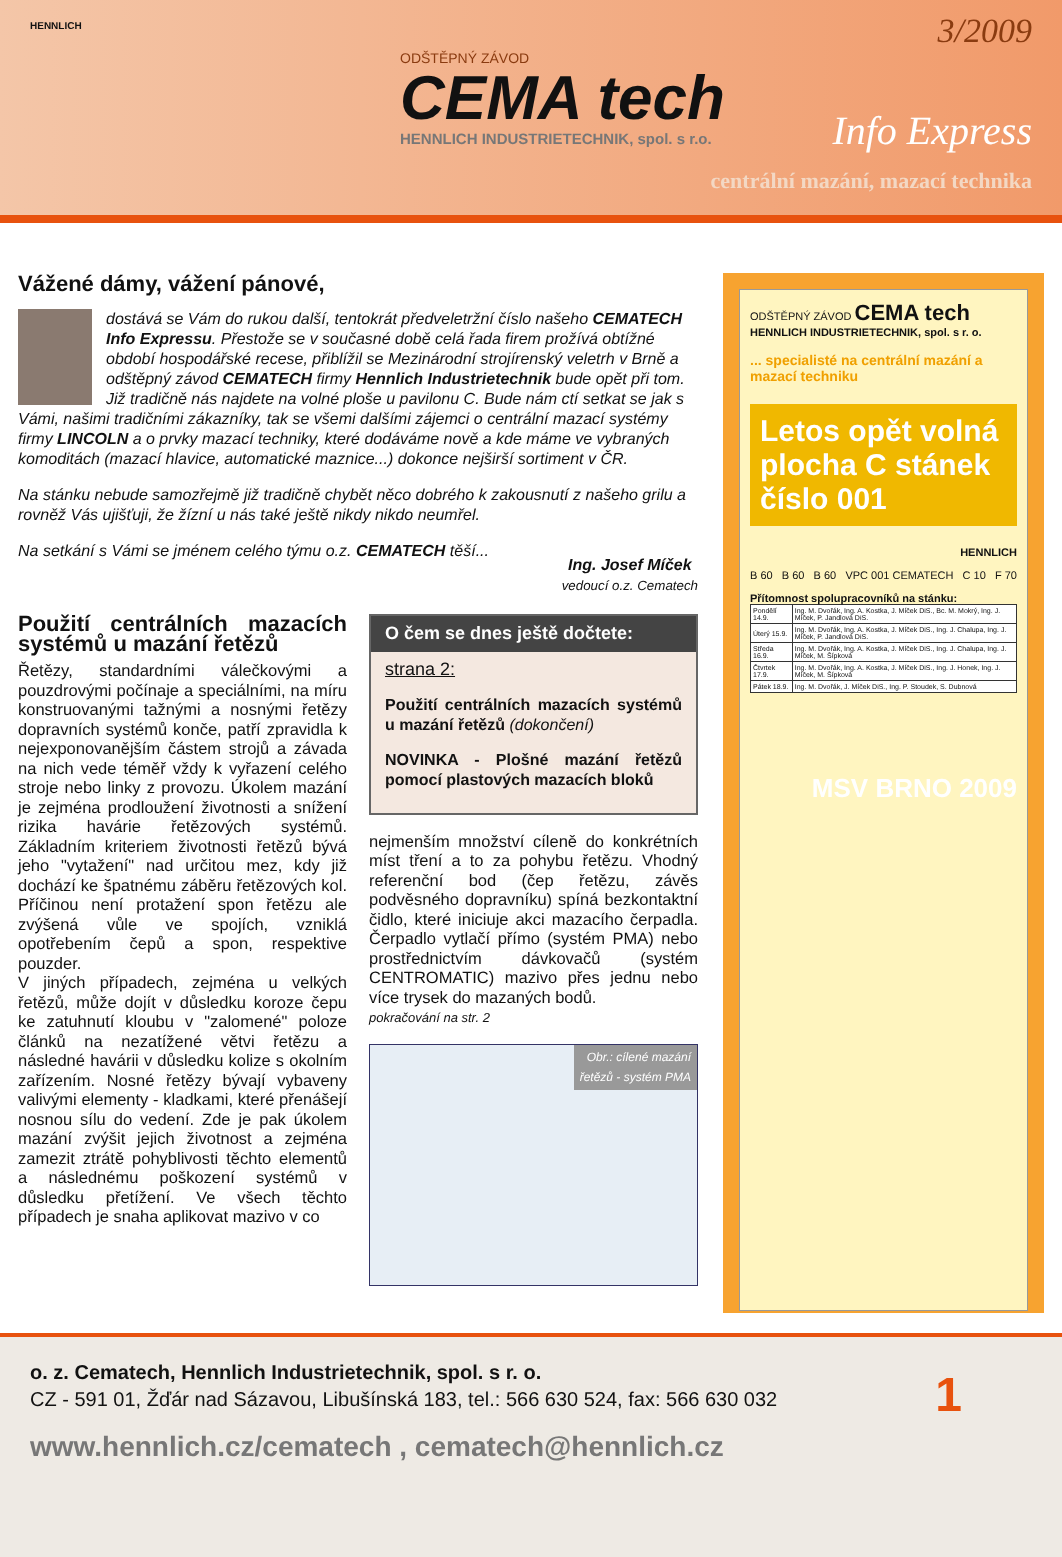HENNLICH
ODŠTĚPNÝ ZÁVOD
CEMA tech
HENNLICH INDUSTRIETECHNIK, spol. s r.o.
Info Express
centrální mazání, mazací technika
3/2009
Vážené dámy, vážení pánové,
dostává se Vám do rukou další, tentokrát předveletržní číslo našeho CEMATECH Info Expressu. Přestože se v současné době celá řada firem prožívá obtížné období hospodářské recese, přiblížil se Mezinárodní strojírenský veletrh v Brně a odštěpný závod CEMATECH firmy Hennlich Industrietechnik bude opět při tom. Již tradičně nás najdete na volné ploše u pavilonu C. Bude nám ctí setkat se jak s Vámi, našimi tradičními zákazníky, tak se všemi dalšími zájemci o centrální mazací systémy firmy LINCOLN a o prvky mazací techniky, které dodáváme nově a kde máme ve vybraných komoditách (mazací hlavice, automatické maznice...) dokonce nejširší sortiment v ČR.
Na stánku nebude samozřejmě již tradičně chybět něco dobrého k zakousnutí z našeho grilu a rovněž Vás ujišťuji, že žízní u nás také ještě nikdy nikdo neumřel.
Na setkání s Vámi se jménem celého týmu o.z. CEMATECH těší... Ing. Josef Míček
vedoucí o.z. Cematech
Použití centrálních mazacích systémů u mazání řetězů
Řetězy, standardními válečkovými a pouzdrovými počínaje a speciálními, na míru konstruovanými tažnými a nosnými řetězy dopravních systémů konče, patří zpravidla k nejexponovanějším částem strojů a závada na nich vede téměř vždy k vyřazení celého stroje nebo linky z provozu. Úkolem mazání je zejména prodloužení životnosti a snížení rizika havárie řetězových systémů. Základním kriteriem životnosti řetězů bývá jeho "vytažení" nad určitou mez, kdy již dochází ke špatnému záběru řetězových kol. Příčinou není protažení spon řetězu ale zvýšená vůle ve spojích, vzniklá opotřebením čepů a spon, respektive pouzder.
V jiných případech, zejména u velkých řetězů, může dojít v důsledku koroze čepu ke zatuhnutí kloubu v "zalomené" poloze článků na nezatížené větvi řetězu a následné havárii v důsledku kolize s okolním zařízením. Nosné řetězy bývají vybaveny valivými elementy - kladkami, které přenášejí nosnou sílu do vedení. Zde je pak úkolem mazání zvýšit jejich životnost a zejména zamezit ztrátě pohyblivosti těchto elementů a následnému poškození systémů v důsledku přetížení. Ve všech těchto případech je snaha aplikovat mazivo v co
O čem se dnes ještě dočtete:
strana 2:
Použití centrálních mazacích systémů u mazání řetězů (dokončení)
NOVINKA - Plošné mazání řetězů pomocí plastových mazacích bloků
nejmenším množství cíleně do konkrétních míst tření a to za pohybu řetězu. Vhodný referenční bod (čep řetězu, závěs podvěsného dopravníku) spíná bezkontaktní čidlo, které iniciuje akci mazacího čerpadla. Čerpadlo vytlačí přímo (systém PMA) nebo prostřednictvím dávkovačů (systém CENTROMATIC) mazivo přes jednu nebo více trysek do mazaných bodů.
pokračování na str. 2
Obr.: cílené mazání
řetězů - systém PMA
ODŠTĚPNÝ ZÁVOD CEMA tech
HENNLICH INDUSTRIETECHNIK, spol. s r. o.
... specialisté na centrální mazání a mazací techniku
Letos opět volná plocha C stánek číslo 001
HENNLICH
B 60 B 60 B 60 VPC 001 CEMATECH C 10 F 70
Přítomnost spolupracovníků na stánku:
| Pondělí 14.9. | Ing. M. Dvořák, Ing. A. Kostka, J. Míček DiS., Bc. M. Mokrý, Ing. J. Míček, P. Jandlová DiS. |
| Úterý 15.9. | Ing. M. Dvořák, Ing. A. Kostka, J. Míček DiS., Ing. J. Chalupa, Ing. J. Míček, P. Jandlová DiS. |
| Středa 16.9. | Ing. M. Dvořák, Ing. A. Kostka, J. Míček DiS., Ing. J. Chalupa, Ing. J. Míček, M. Šípková |
| Čtvrtek 17.9. | Ing. M. Dvořák, Ing. A. Kostka, J. Míček DiS., Ing. J. Honek, Ing. J. Míček, M. Šípková |
| Pátek 18.9. | Ing. M. Dvořák, J. Míček DiS., Ing. P. Stoudek, S. Dubnová |
MSV BRNO 2009
o. z. Cematech, Hennlich Industrietechnik, spol. s r. o.
CZ - 591 01, Žďár nad Sázavou, Libušínská 183, tel.: 566 630 524, fax: 566 630 032
www.hennlich.cz/cematech , cematech@hennlich.cz
1